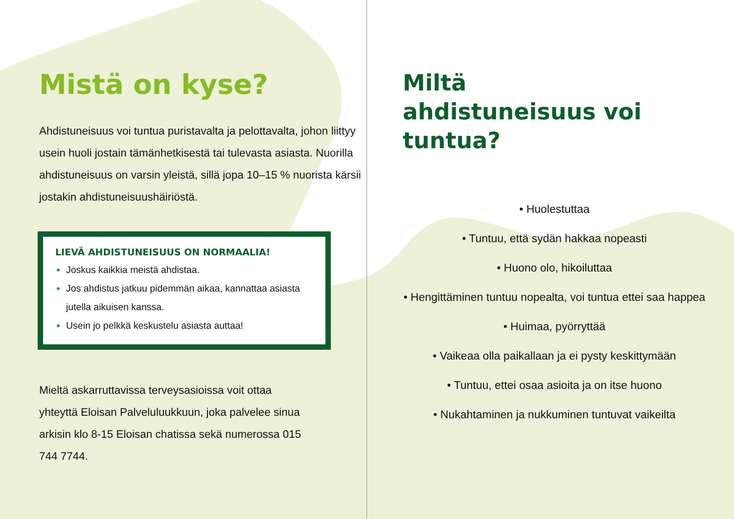Mistä on kyse?
Ahdistuneisuus voi tuntua puristavalta ja pelottavalta, johon liittyy usein huoli jostain tämänhetkisestä tai tulevasta asiasta. Nuorilla ahdistuneisuus on varsin yleistä, sillä jopa 10–15 % nuorista kärsii jostakin ahdistuneisuushäiriöstä.
LIEVÄ AHDISTUNEISUUS ON NORMAALIA!
Joskus kaikkia meistä ahdistaa.
Jos ahdistus jatkuu pidemmän aikaa, kannattaa asiasta jutella aikuisen kanssa.
Usein jo pelkkä keskustelu asiasta auttaa!
Mieltä askarruttavissa terveysasioissa voit ottaa yhteyttä Eloisan Palveluluukkuun, joka palvelee sinua arkisin klo 8-15 Eloisan chatissa sekä numerossa 015 744 7744.
Miltä
ahdistuneisuus voi
tuntua?
• Huolestuttaa
• Tuntuu, että sydän hakkaa nopeasti
• Huono olo, hikoiluttaa
• Hengittäminen tuntuu nopealta, voi tuntua ettei saa happea
• Huimaa, pyörryttää
• Vaikeaa olla paikallaan ja ei pysty keskittymään
• Tuntuu, ettei osaa asioita ja on itse huono
• Nukahtaminen ja nukkuminen tuntuvat vaikeilta